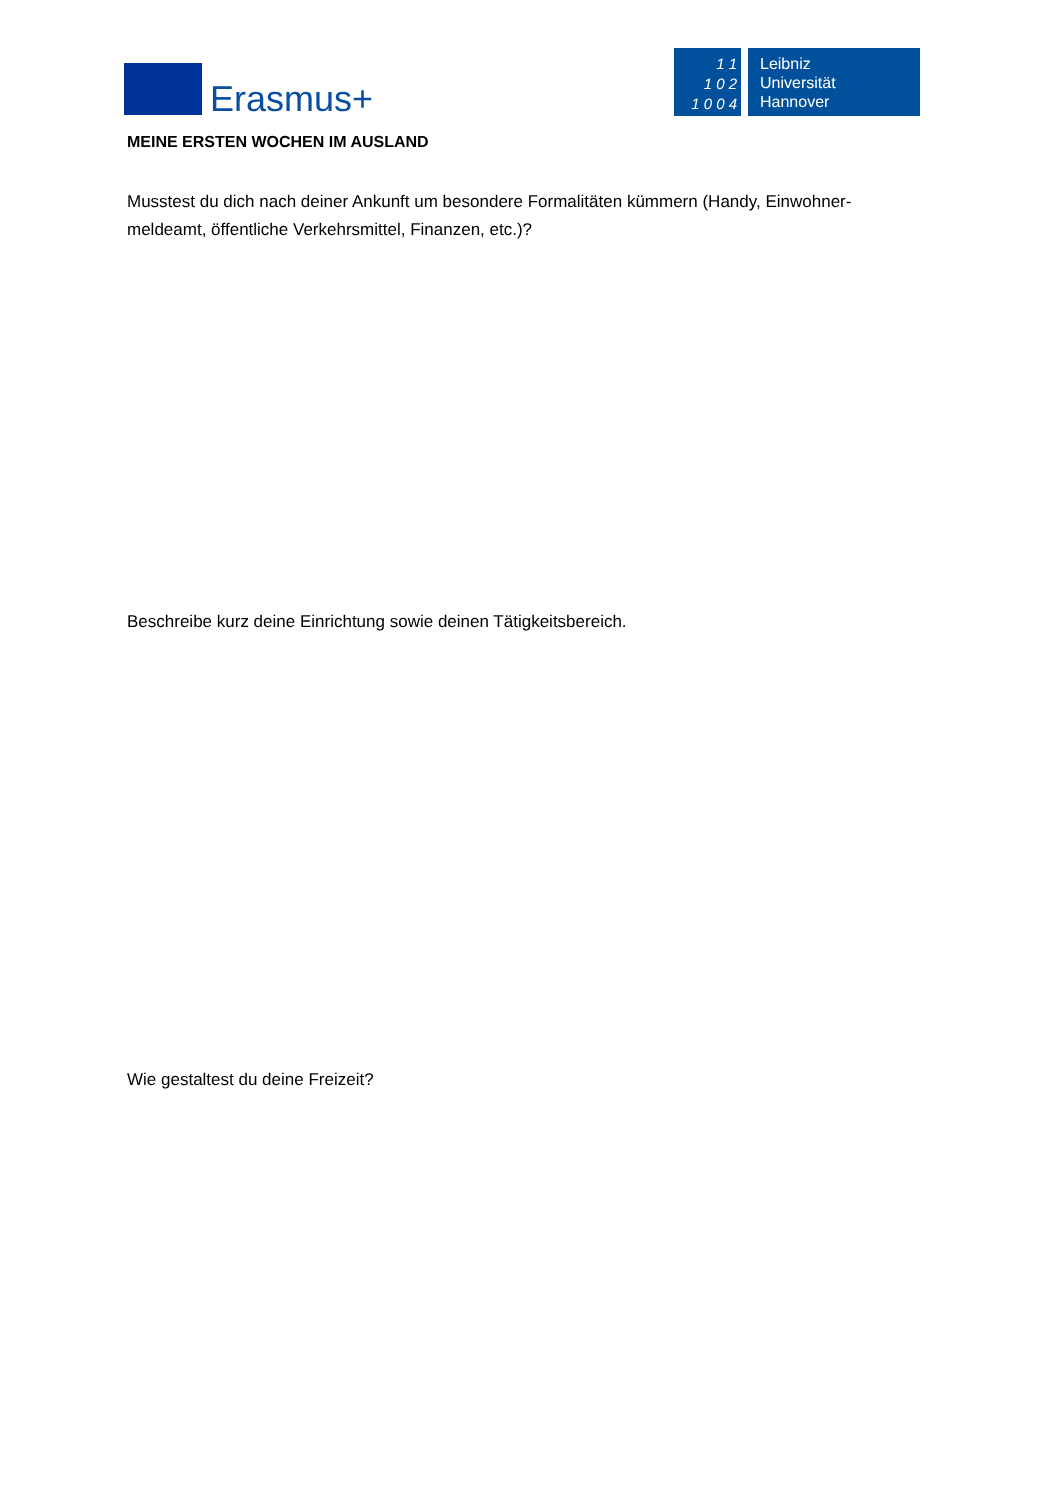Erasmus+
1 1
1 0 2
1 0 0 4
Leibniz
Universität
Hannover
MEINE ERSTEN WOCHEN IM AUSLAND
Musstest du dich nach deiner Ankunft um besondere Formalitäten kümmern (Handy, Einwohner-meldeamt, öffentliche Verkehrsmittel, Finanzen, etc.)?
Beschreibe kurz deine Einrichtung sowie deinen Tätigkeitsbereich.
Wie gestaltest du deine Freizeit?